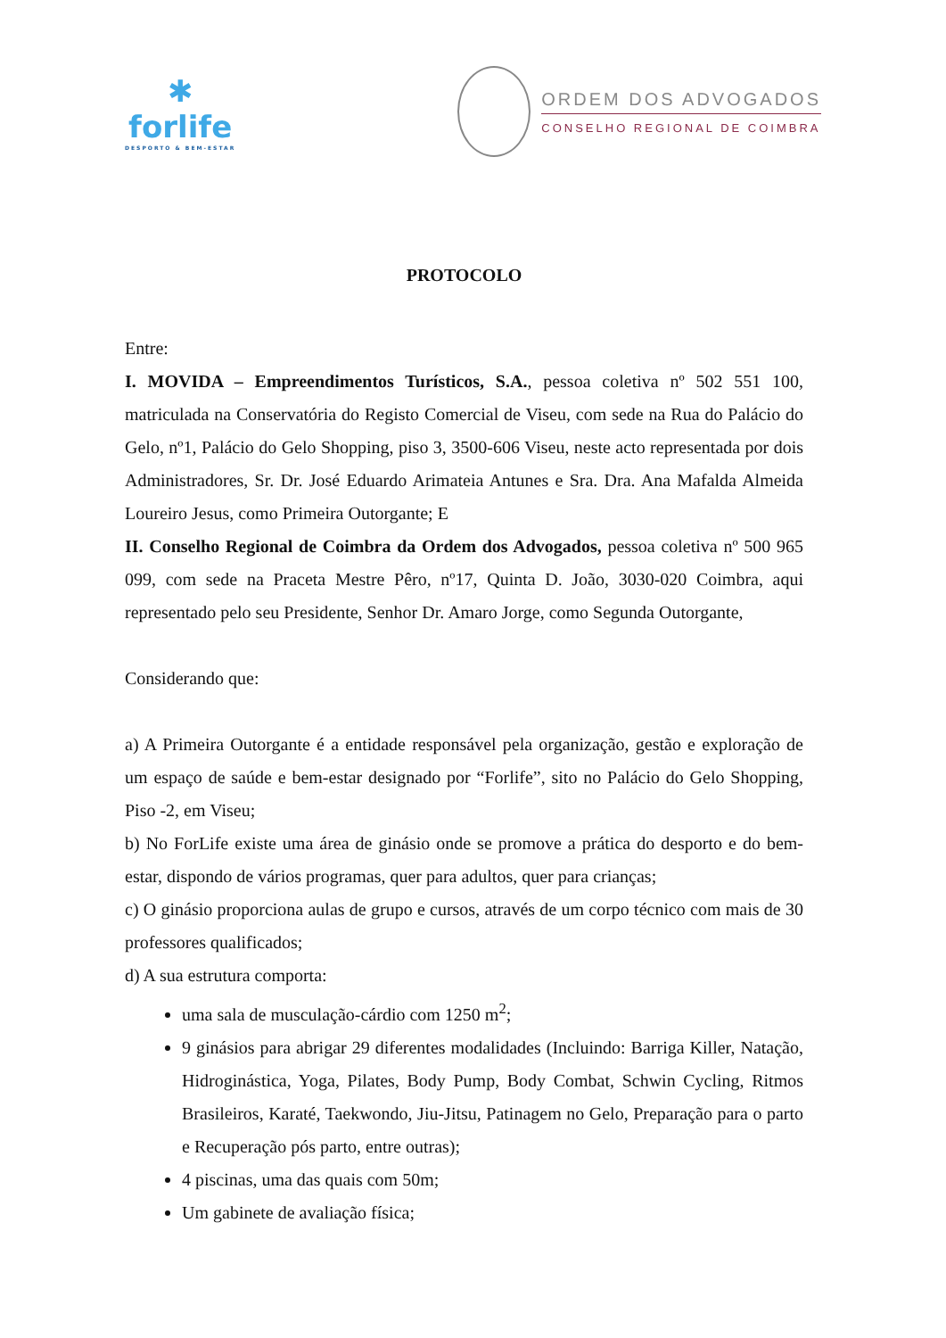✱
forlife
DESPORTO & BEM-ESTAR
ORDEM DOS ADVOGADOS
CONSELHO REGIONAL DE COIMBRA
PROTOCOLO
Entre:
I. MOVIDA – Empreendimentos Turísticos, S.A., pessoa coletiva nº 502 551 100, matriculada na Conservatória do Registo Comercial de Viseu, com sede na Rua do Palácio do Gelo, nº1, Palácio do Gelo Shopping, piso 3, 3500-606 Viseu, neste acto representada por dois Administradores, Sr. Dr. José Eduardo Arimateia Antunes e Sra. Dra. Ana Mafalda Almeida Loureiro Jesus, como Primeira Outorgante; E
II. Conselho Regional de Coimbra da Ordem dos Advogados, pessoa coletiva nº 500 965 099, com sede na Praceta Mestre Pêro, nº17, Quinta D. João, 3030-020 Coimbra, aqui representado pelo seu Presidente, Senhor Dr. Amaro Jorge, como Segunda Outorgante,
Considerando que:
a) A Primeira Outorgante é a entidade responsável pela organização, gestão e exploração de um espaço de saúde e bem-estar designado por “Forlife”, sito no Palácio do Gelo Shopping, Piso -2, em Viseu;
b) No ForLife existe uma área de ginásio onde se promove a prática do desporto e do bem-estar, dispondo de vários programas, quer para adultos, quer para crianças;
c) O ginásio proporciona aulas de grupo e cursos, através de um corpo técnico com mais de 30 professores qualificados;
d) A sua estrutura comporta:
uma sala de musculação-cárdio com 1250 m<sup>2</sup>;
9 ginásios para abrigar 29 diferentes modalidades (Incluindo: Barriga Killer, Natação, Hidroginástica, Yoga, Pilates, Body Pump, Body Combat, Schwin Cycling, Ritmos Brasileiros, Karaté, Taekwondo, Jiu-Jitsu, Patinagem no Gelo, Preparação para o parto e Recuperação pós parto, entre outras);
4 piscinas, uma das quais com 50m;
Um gabinete de avaliação física;